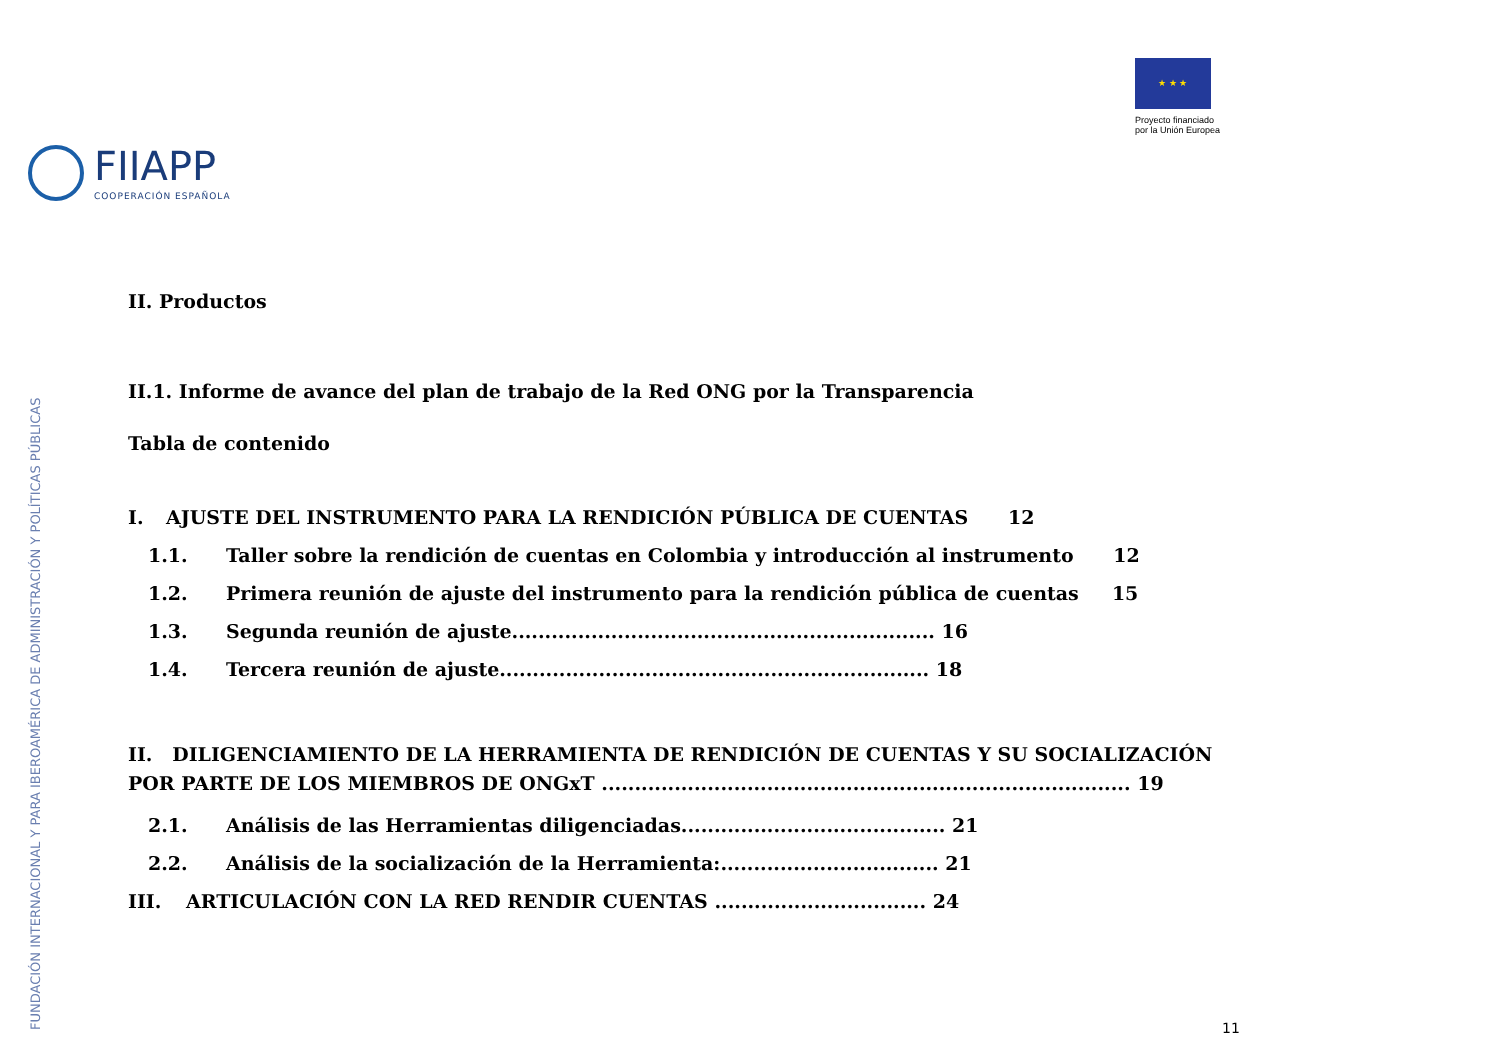FIIAPP
COOPERACIÓN ESPAÑOLA
★ ★ ★
Proyecto financiado
por la Unión Europea
FUNDACIÓN INTERNACIONAL Y PARA IBEROAMÉRICA DE ADMINISTRACIÓN Y POLÍTICAS PÚBLICAS
II. Productos
II.1. Informe de avance del plan de trabajo de la Red ONG por la Transparencia
Tabla de contenido
I. AJUSTE DEL INSTRUMENTO PARA LA RENDICIÓN PÚBLICA DE CUENTAS 12
1.1. Taller sobre la rendición de cuentas en Colombia y introducción al instrumento 12
1.2. Primera reunión de ajuste del instrumento para la rendición pública de cuentas 15
1.3. Segunda reunión de ajuste................................................................ 16
1.4. Tercera reunión de ajuste................................................................. 18
II. DILIGENCIAMIENTO DE LA HERRAMIENTA DE RENDICIÓN DE CUENTAS Y SU SOCIALIZACIÓN POR PARTE DE LOS MIEMBROS DE ONGxT ................................................................................ 19
2.1. Análisis de las Herramientas diligenciadas........................................ 21
2.2. Análisis de la socialización de la Herramienta:................................. 21
III. ARTICULACIÓN CON LA RED RENDIR CUENTAS ................................ 24
11